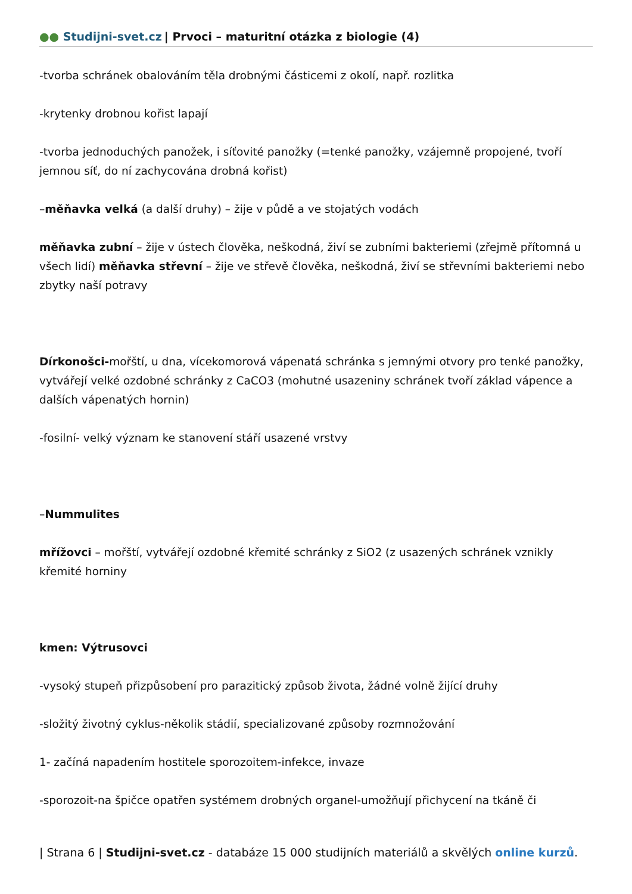●● Studijni-svet.cz | Prvoci – maturitní otázka z biologie (4)
-tvorba schránek obalováním těla drobnými částicemi z okolí, např. rozlitka
-krytenky drobnou kořist lapají
-tvorba jednoduchých panožek, i síťovité panožky (=tenké panožky, vzájemně propojené, tvoří jemnou síť, do ní zachycována drobná kořist)
–měňavka velká (a další druhy) – žije v půdě a ve stojatých vodách
měňavka zubní – žije v ústech člověka, neškodná, živí se zubními bakteriemi (zřejmě přítomná u všech lidí) měňavka střevní – žije ve střevě člověka, neškodná, živí se střevními bakteriemi nebo zbytky naší potravy
Dírkonošci-mořští, u dna, vícekomorová vápenatá schránka s jemnými otvory pro tenké panožky, vytvářejí velké ozdobné schránky z CaCO3 (mohutné usazeniny schránek tvoří základ vápence a dalších vápenatých hornin)
-fosilní- velký význam ke stanovení stáří usazené vrstvy
–Nummulites
mřížovci – mořští, vytvářejí ozdobné křemité schránky z SiO2 (z usazených schránek vznikly křemité horniny
kmen: Výtrusovci
-vysoký stupeň přizpůsobení pro parazitický způsob života, žádné volně žijící druhy
-složitý životný cyklus-několik stádií, specializované způsoby rozmnožování
1- začíná napadením hostitele sporozoitem-infekce, invaze
-sporozoit-na špičce opatřen systémem drobných organel-umožňují přichycení na tkáně či
| Strana 6 | Studijni-svet.cz - databáze 15 000 studijních materiálů a skvělých online kurzů.